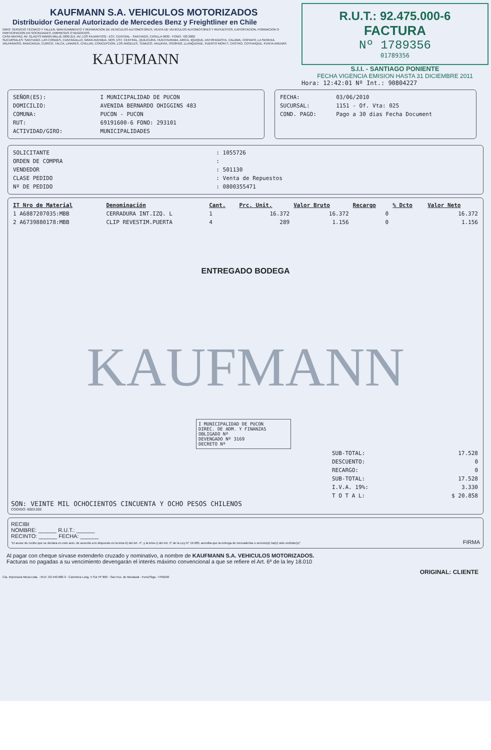KAUFMANN S.A. VEHICULOS MOTORIZADOS
Distribuidor General Autorizado de Mercedes Benz y Freightliner en Chile
GIRO: SERVICIO TÉCNICO Y TALLER, MANTENIMIENTO Y REPARACION DE VEHICULOS AUTOMOTORES, VENTA DE VEHICULOS AUTOMOTORES Y REPUESTOS, EXPORTACION, FORMACION O PARTICIPACION EN SOCIEDADES, EMPRESAS O NEGOCIOS.
CASA MATRIZ: AV. GLADYS MARIN MILLIE 5830 (EX. AV. LOS PAJARITOS) - EST. CENTRAL - SANTIAGO, CASILLA 9630 - FONO: 720 2000
SUCURSALES: SANTIAGO, LAS CONDES, CANTAGALLO, GRAN AVENIDA, NOS, EST. CENTRAL, QUILICURA, HUECHURABA, ARICA, IQUIQUE, ANTOFAGASTA, CALAMA, COPIAPO, LA SERENA, VALPARAISO, RANCAGUA, CURICO, TALCA, LINARES, CHILLAN, CONCEPCION, LOS ANGELES, TEMUCO, VALDIVIA, OSORNO, LLANQUIHUE, PUERTO MONTT, CASTRO, COYHAIQUE, PUNTA ARENAS
KAUFMANN
R.U.T.: 92.475.000-6
FACTURA
Nº 1789356
01789356
S.I.I. - SANTIAGO PONIENTE
FECHA VIGENCIA EMISION HASTA 31 DICIEMBRE 2011
Hora: 12:42:01 Nº Int.: 90804227
| SEÑOR(ES): | I MUNICIPALIDAD DE PUCON |
| DOMICILIO: | AVENIDA BERNARDO OHIGGINS 483 |
| COMUNA: | PUCON - PUCON |
| RUT: | 69191600-6 FONO: 293101 |
| ACTIVIDAD/GIRO: | MUNICIPALIDADES |
| FECHA: | 03/06/2010 |
| SUCURSAL: | 1151 - Of. Vta: 025 |
| COND. PAGO: | Pago a 30 dias Fecha Document |
| SOLICITANTE | : 1055726 |
| ORDEN DE COMPRA | : |
| VENDEDOR | : 501130 |
| CLASE PEDIDO | : Venta de Repuestos |
| Nº DE PEDIDO | : 0800355471 |
| IT Nro de Material | Denominación | Cant. | Prc. Unit. | Valor Bruto | Recargo | % Dcto | Valor Neto |
| --- | --- | --- | --- | --- | --- | --- | --- |
| 1 A6887207035:MBB | CERRADURA INT.IZQ. L | 1 | 16.372 | 16.372 | 0 | | 16.372 |
| 2 A6739880178:MBB | CLIP REVESTIM.PUERTA | 4 | 289 | 1.156 | 0 | | 1.156 |
ENTREGADO BODEGA
KAUFMANN
I MUNICIPALIDAD DE PUCON
DIREC. DE ADM. Y FINANZAS
OBLIGADO Nº
DEVENGADO Nº 3169
DECRETO Nº
| SUB-TOTAL: | 17.528 |
| DESCUENTO: | 0 |
| RECARGO: | 0 |
| SUB-TOTAL: | 17.528 |
| I.V.A. 19%: | 3.330 |
| T O T A L: | $ 20.858 |
SON: VEINTE MIL OCHOCIENTOS CINCUENTA Y OCHO PESOS CHILENOS
CODIGO: 6003.002
RECIBI
NOMBRE: ______ R.U.T.: ______
RECINTO: ______ FECHA: ______
"El acuse de recibo que se declara en este acto, de acuerdo a lo dispuesto en la letra b) del Art. 4°, y la letra c) del Art. 5° de la Ley N° 19.983, acredita que la entrega de mercaderías o servicio(s) ha(n) sido recibido(s)" FIRMA
Al pagar con cheque sírvase extenderlo cruzado y nominativo, a nombre de KAUFMANN S.A. VEHICULOS MOTORIZADOS.
Facturas no pagadas a su vencimiento devengarán el interés máximo convencional a que se refiere el Art. 6º de la ley 18.010
ORIGINAL: CLIENTE
Cía. Impresora Meza Ltda. - RUT. 93.440.000-3 - Carretera Long. 5 Sur Nº 800 - San Fco. de Mostazal - Fono/Stgo. 7709100